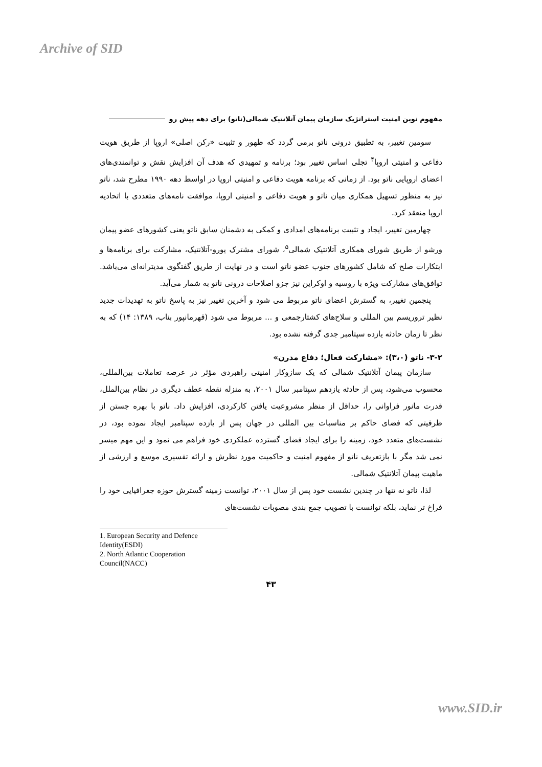Archive of SID
مفهوم نوین امنیت استراتژیک سازمان پیمان آتلانتیک شمالی(ناتو) برای دهه پیش رو
سومین تغییر، به تطبیق درونی ناتو برمی گردد که ظهور و تثبیت «رکن اصلی» اروپا از طریق هویت دفاعی و امنیتی اروپا<sup>۴</sup> تجلی اساس تغییر بود؛ برنامه و تمهیدی که هدف آن افزایش نقش و توانمندی‌های اعضای اروپایی ناتو بود. از زمانی که برنامه هویت دفاعی و امنیتی اروپا در اواسط دهه ۱۹۹۰ مطرح شد، ناتو نیز به منظور تسهیل همکاری میان ناتو و هویت دفاعی و امنیتی اروپا، موافقت نامه‌های متعددی با اتحادیه اروپا منعقد کرد.
چهارمین تغییر، ایجاد و تثبیت برنامه‌های امدادی و کمکی به دشمنان سابق ناتو یعنی کشورهای عضو پیمان ورشو از طریق شورای همکاری آتلانتیک شمالی<sup>۵</sup>، شورای مشترک یورو-آتلانتیک، مشارکت برای برنامه‌ها و ابتکارات صلح که شامل کشورهای جنوب عضو ناتو است و در نهایت از طریق گفتگوی مدیترانه‌ای می‌باشد. توافق‌های مشارکت ویژه با روسیه و اوکراین نیز جزو اصلاحات درونی ناتو به شمار می‌آید.
پنجمین تغییر، به گسترش اعضای ناتو مربوط می شود و آخرین تغییر نیز به پاسخ ناتو به تهدیدات جدید نظیر تروریسم بین المللی و سلاح‌های کشتارجمعی و ... مربوط می شود (قهرمانپور بناب، ۱۳۸۹: ۱۴) که به نظر تا زمان حادثه یازده سپتامبر جدی گرفته نشده بود.
۳-۲- ناتو (۳،۰): «مشارکت فعال؛ دفاع مدرن»
سازمان پیمان آتلانتیک شمالی که یک سازوکار امنیتی راهبردی مؤثر در عرصه تعاملات بین‌المللی، محسوب می‌شود، پس از حادثه یازدهم سپتامبر سال ۲۰۰۱، به منزله نقطه عطف دیگری در نظام بین‌الملل، قدرت مانور فراوانی را، حداقل از منظر مشروعیت یافتن کارکردی، افزایش داد. ناتو با بهره جستن از ظرفیتی که فضای حاکم بر مناسبات بین المللی در جهان پس از یازده سپتامبر ایجاد نموده بود، در نشست‌های متعدد خود، زمینه را برای ایجاد فضای گسترده عملکردی خود فراهم می نمود و این مهم میسر نمی شد مگر با بازتعریف ناتو از مفهوم امنیت و حاکمیت مورد نظرش و ارائه تفسیری موسع و ارزشی از ماهیت پیمان آتلانتیک شمالی.
لذا، ناتو نه تنها در چندین نشست خود پس از سال ۲۰۰۱، توانست زمینه گسترش حوزه جغرافیایی خود را فراخ تر نماید، بلکه توانست با تصویب جمع بندی مصوبات نشست‌های
1. European Security and Defence Identity(ESDI)
2. North Atlantic Cooperation Council(NACC)
۴۳
www.SID.ir